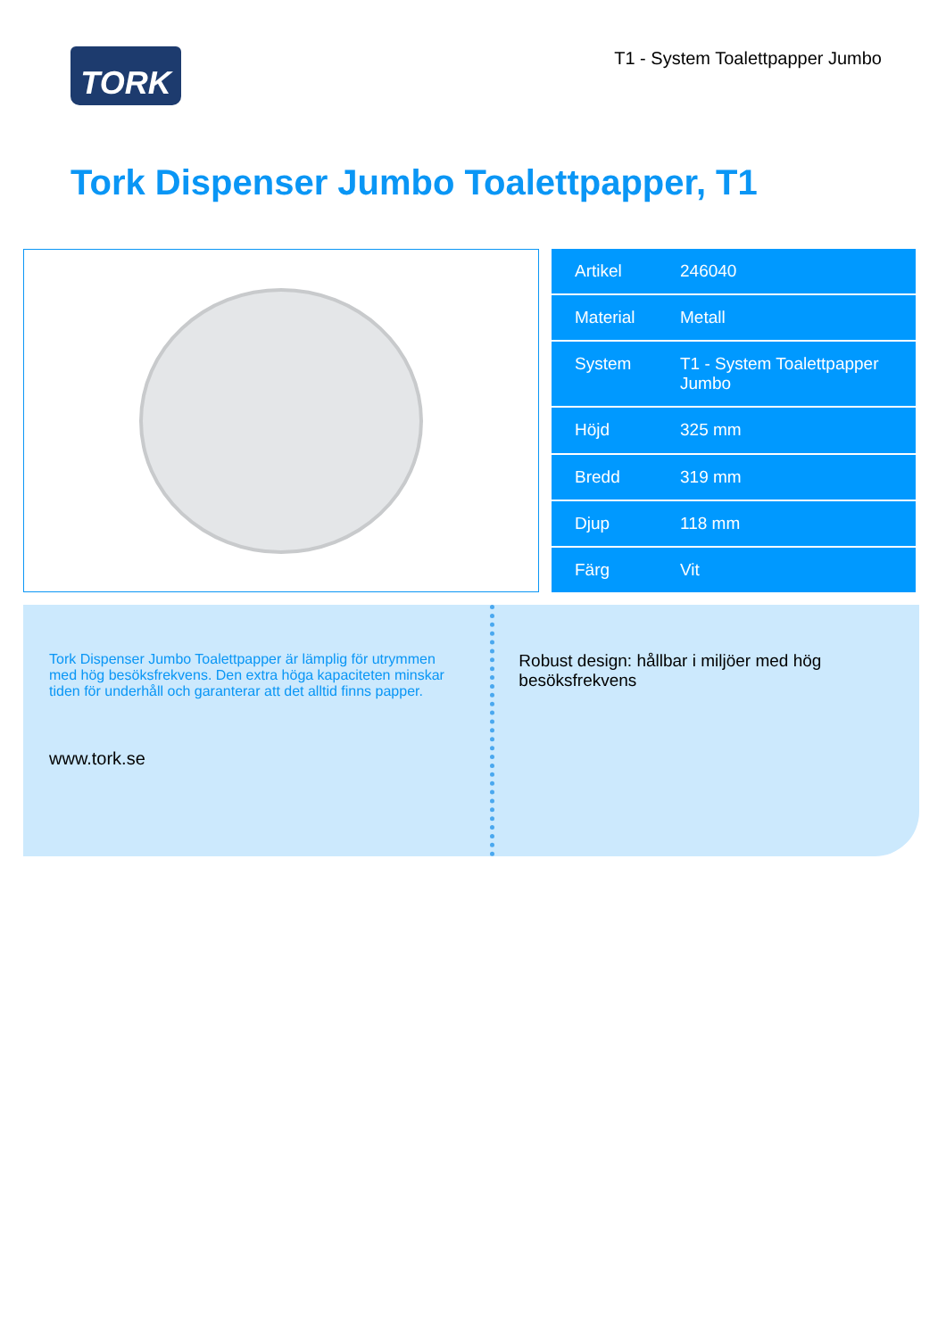TORK
T1 - System Toalettpapper Jumbo
Tork Dispenser Jumbo Toalettpapper, T1
| Artikel | 246040 |
| Material | Metall |
| System | T1 - System Toalettpapper Jumbo |
| Höjd | 325 mm |
| Bredd | 319 mm |
| Djup | 118 mm |
| Färg | Vit |
Tork Dispenser Jumbo Toalettpapper är lämplig för utrymmen med hög besöksfrekvens. Den extra höga kapaciteten minskar tiden för underhåll och garanterar att det alltid finns papper.
www.tork.se
Robust design: hållbar i miljöer med hög besöksfrekvens